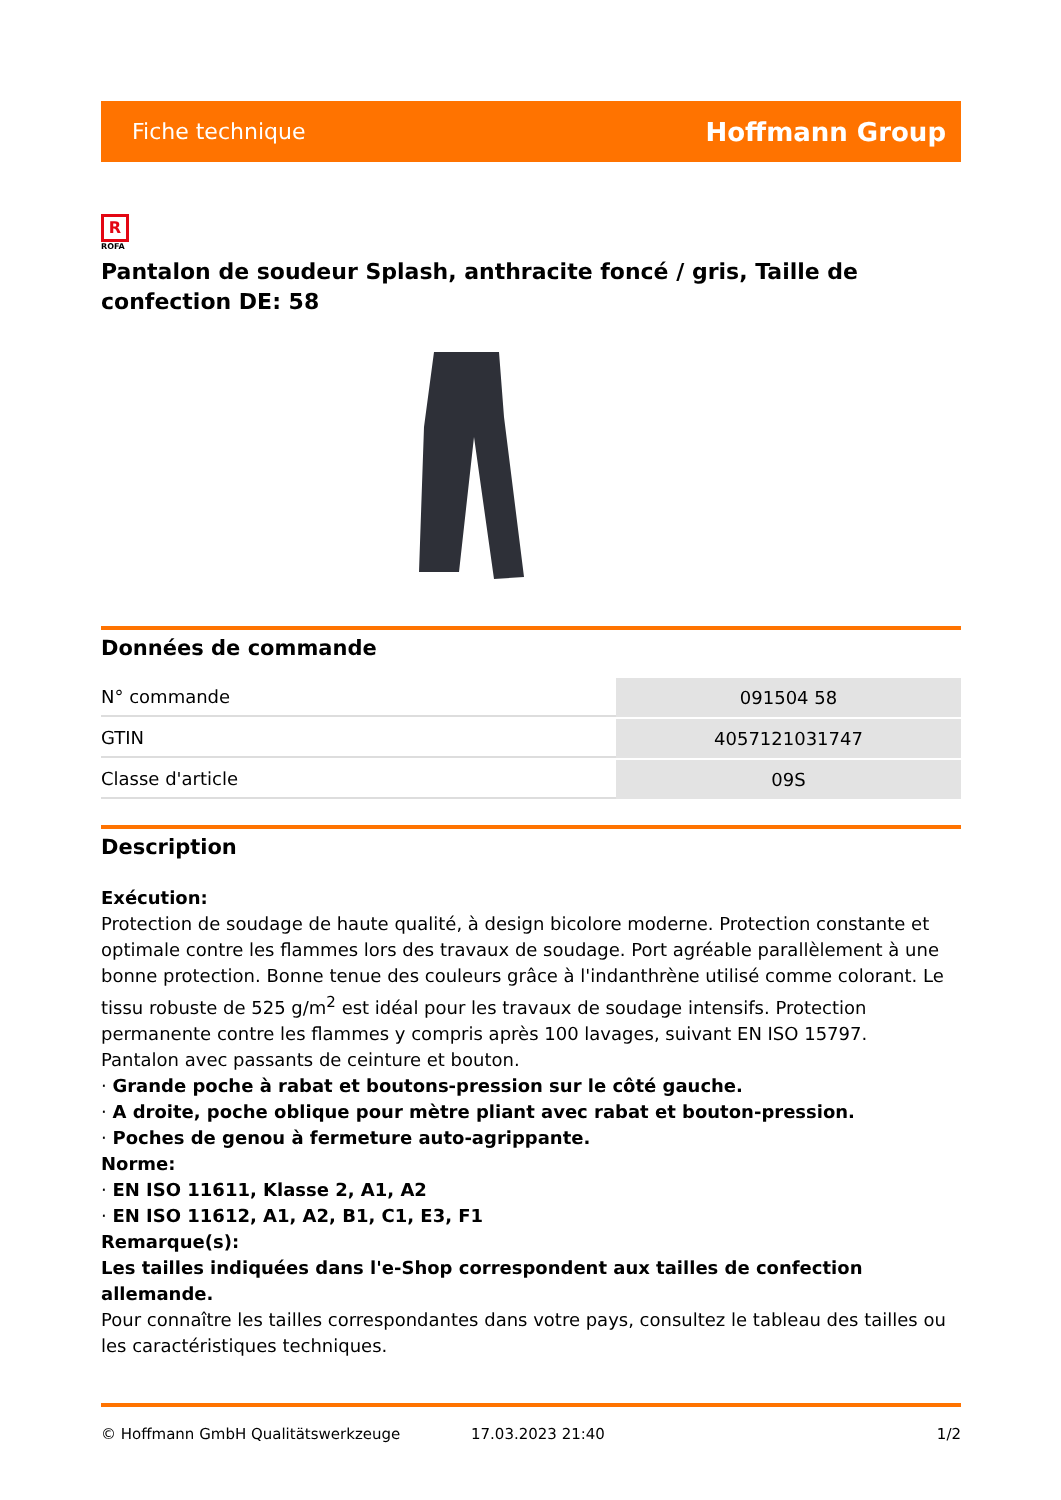Fiche technique Hoffmann Group
R
ROFA
Pantalon de soudeur Splash, anthracite foncé / gris, Taille de confection DE: 58
Données de commande
| N° commande | 091504 58 |
| GTIN | 4057121031747 |
| Classe d'article | 09S |
Description
Exécution:
Protection de soudage de haute qualité, à design bicolore moderne. Protection constante et optimale contre les flammes lors des travaux de soudage. Port agréable parallèlement à une bonne protection. Bonne tenue des couleurs grâce à l'indanthrène utilisé comme colorant. Le tissu robuste de 525 g/m<sup>2</sup> est idéal pour les travaux de soudage intensifs. Protection permanente contre les flammes y compris après 100 lavages, suivant EN ISO 15797.
Pantalon avec passants de ceinture et bouton.
· Grande poche à rabat et boutons-pression sur le côté gauche.
· A droite, poche oblique pour mètre pliant avec rabat et bouton-pression.
· Poches de genou à fermeture auto-agrippante.
Norme:
· EN ISO 11611, Klasse 2, A1, A2
· EN ISO 11612, A1, A2, B1, C1, E3, F1
Remarque(s):
Les tailles indiquées dans l'e-Shop correspondent aux tailles de confection allemande.
Pour connaître les tailles correspondantes dans votre pays, consultez le tableau des tailles ou les caractéristiques techniques.
© Hoffmann GmbH Qualitätswerkzeuge 17.03.2023 21:40 1/2